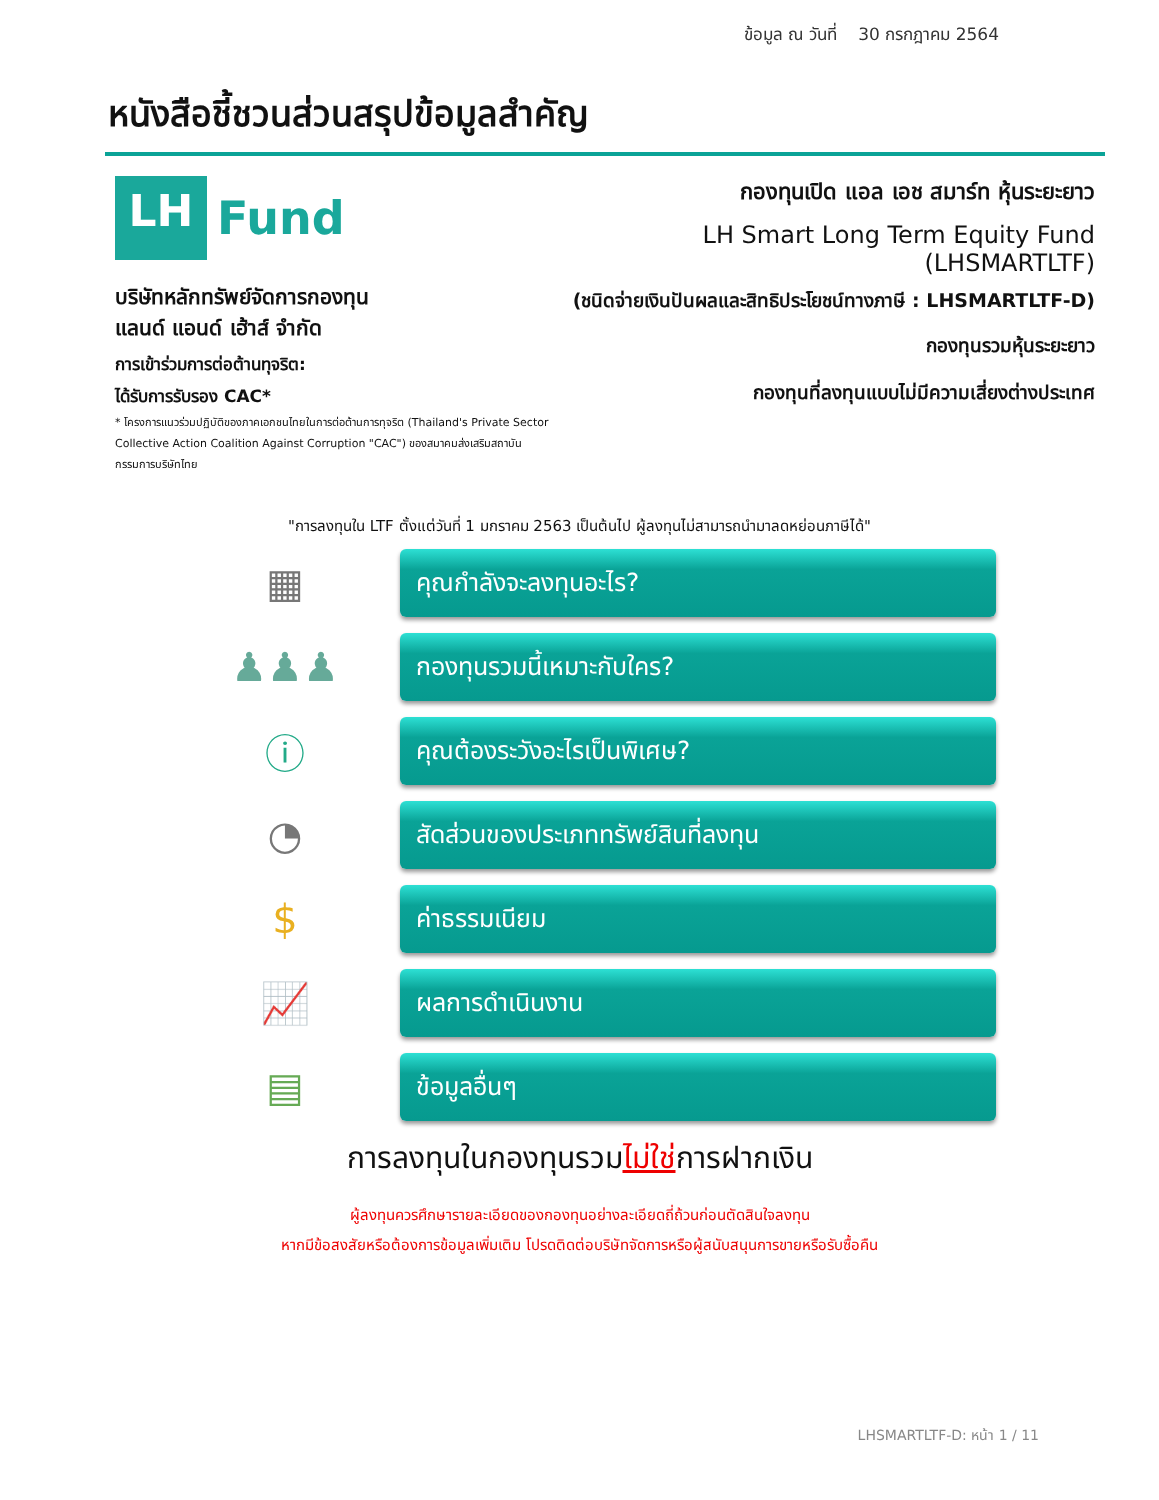ข้อมูล ณ วันที่ 30 กรกฎาคม 2564
หนังสือชี้ชวนส่วนสรุปข้อมูลสำคัญ
LH
Fund
บริษัทหลักทรัพย์จัดการกองทุน
แลนด์ แอนด์ เฮ้าส์ จำกัด
การเข้าร่วมการต่อต้านทุจริต:
ได้รับการรับรอง CAC*
* โครงการแนวร่วมปฏิบัติของภาคเอกชนไทยในการต่อต้านการทุจริต (Thailand's Private Sector Collective Action Coalition Against Corruption "CAC") ของสมาคมส่งเสริมสถาบันกรรมการบริษัทไทย
กองทุนเปิด แอล เอช สมาร์ท หุ้นระยะยาว
LH Smart Long Term Equity Fund (LHSMARTLTF)
(ชนิดจ่ายเงินปันผลและสิทธิประโยชน์ทางภาษี : LHSMARTLTF-D)
กองทุนรวมหุ้นระยะยาว
กองทุนที่ลงทุนแบบไม่มีความเสี่ยงต่างประเทศ
"การลงทุนใน LTF ตั้งแต่วันที่ 1 มกราคม 2563 เป็นต้นไป ผู้ลงทุนไม่สามารถนำมาลดหย่อนภาษีได้"
▦
คุณกำลังจะลงทุนอะไร?
♟♟♟
กองทุนรวมนี้เหมาะกับใคร?
ⓘ
คุณต้องระวังอะไรเป็นพิเศษ?
◔
สัดส่วนของประเภททรัพย์สินที่ลงทุน
$
ค่าธรรมเนียม
📈
ผลการดำเนินงาน
▤
ข้อมูลอื่นๆ
การลงทุนในกองทุนรวมไม่ใช่การฝากเงิน
ผู้ลงทุนควรศึกษารายละเอียดของกองทุนอย่างละเอียดถี่ถ้วนก่อนตัดสินใจลงทุน
หากมีข้อสงสัยหรือต้องการข้อมูลเพิ่มเติม โปรดติดต่อบริษัทจัดการหรือผู้สนับสนุนการขายหรือรับซื้อคืน
LHSMARTLTF-D: หน้า 1 / 11